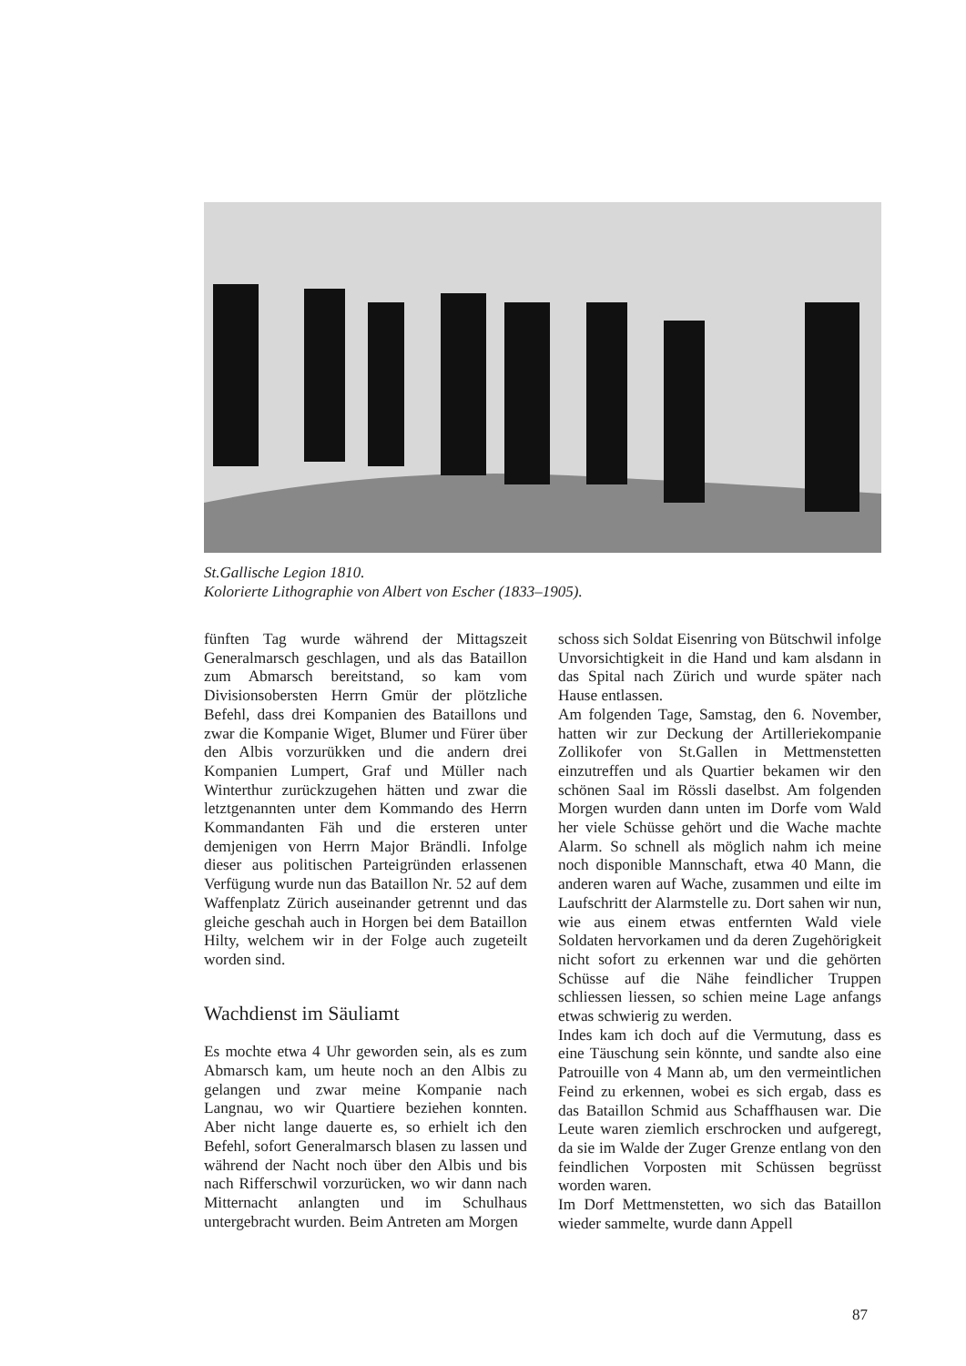St.Gallische Legion 1810.
Kolorierte Lithographie von Albert von Escher (1833–1905).
fünften Tag wurde während der Mittagszeit Generalmarsch geschlagen, und als das Bataillon zum Abmarsch bereitstand, so kam vom Divisionsobersten Herrn Gmür der plötzliche Befehl, dass drei Kompanien des Bataillons und zwar die Kompanie Wiget, Blumer und Fürer über den Albis vorzurükken und die andern drei Kompanien Lumpert, Graf und Müller nach Winterthur zurückzugehen hätten und zwar die letztgenannten unter dem Kommando des Herrn Kommandanten Fäh und die ersteren unter demjenigen von Herrn Major Brändli. Infolge dieser aus politischen Parteigründen erlassenen Verfügung wurde nun das Bataillon Nr. 52 auf dem Waffenplatz Zürich auseinander getrennt und das gleiche geschah auch in Horgen bei dem Bataillon Hilty, welchem wir in der Folge auch zugeteilt worden sind.
Wachdienst im Säuliamt
Es mochte etwa 4 Uhr geworden sein, als es zum Abmarsch kam, um heute noch an den Albis zu gelangen und zwar meine Kompanie nach Langnau, wo wir Quartiere beziehen konnten. Aber nicht lange dauerte es, so erhielt ich den Befehl, sofort Generalmarsch blasen zu lassen und während der Nacht noch über den Albis und bis nach Rifferschwil vorzurücken, wo wir dann nach Mitternacht anlangten und im Schulhaus untergebracht wurden. Beim Antreten am Morgen
schoss sich Soldat Eisenring von Bütschwil infolge Unvorsichtigkeit in die Hand und kam alsdann in das Spital nach Zürich und wurde später nach Hause entlassen.
Am folgenden Tage, Samstag, den 6. November, hatten wir zur Deckung der Artilleriekompanie Zollikofer von St.Gallen in Mettmenstetten einzutreffen und als Quartier bekamen wir den schönen Saal im Rössli daselbst. Am folgenden Morgen wurden dann unten im Dorfe vom Wald her viele Schüsse gehört und die Wache machte Alarm. So schnell als möglich nahm ich meine noch disponible Mannschaft, etwa 40 Mann, die anderen waren auf Wache, zusammen und eilte im Laufschritt der Alarmstelle zu. Dort sahen wir nun, wie aus einem etwas entfernten Wald viele Soldaten hervorkamen und da deren Zugehörigkeit nicht sofort zu erkennen war und die gehörten Schüsse auf die Nähe feindlicher Truppen schliessen liessen, so schien meine Lage anfangs etwas schwierig zu werden.
Indes kam ich doch auf die Vermutung, dass es eine Täuschung sein könnte, und sandte also eine Patrouille von 4 Mann ab, um den vermeintlichen Feind zu erkennen, wobei es sich ergab, dass es das Bataillon Schmid aus Schaffhausen war. Die Leute waren ziemlich erschrocken und aufgeregt, da sie im Walde der Zuger Grenze entlang von den feindlichen Vorposten mit Schüssen begrüsst worden waren.
Im Dorf Mettmenstetten, wo sich das Bataillon wieder sammelte, wurde dann Appell
87